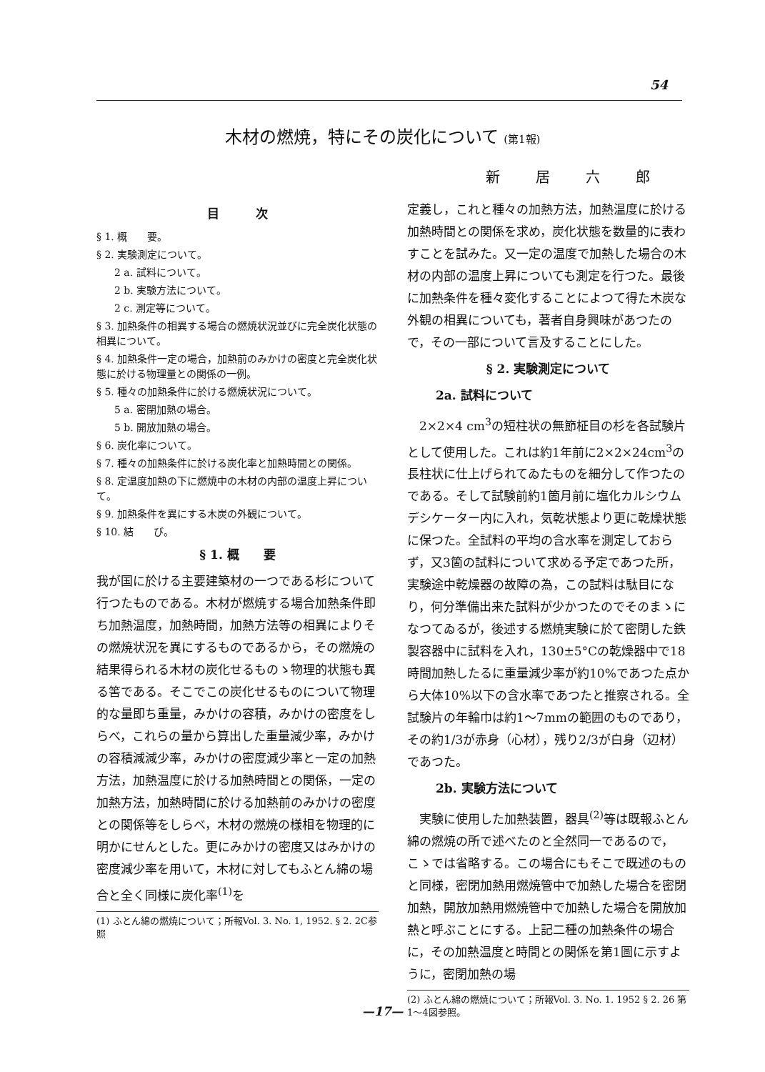54
木材の燃焼，特にその炭化について (第1報)
新居六郎
目　　　次
§ 1. 概　　要。
§ 2. 実験測定について。
2 a. 試料について。
2 b. 実験方法について。
2 c. 測定等について。
§ 3. 加熱条件の相異する場合の燃焼状況並びに完全炭化状態の相異について。
§ 4. 加熱条件一定の場合，加熱前のみかけの密度と完全炭化状態に於ける物理量との関係の一例。
§ 5. 種々の加熱条件に於ける燃焼状況について。
5 a. 密閉加熱の場合。
5 b. 開放加熱の場合。
§ 6. 炭化率について。
§ 7. 種々の加熱条件に於ける炭化率と加熱時間との関係。
§ 8. 定温度加熱の下に燃焼中の木材の内部の温度上昇について。
§ 9. 加熱条件を異にする木炭の外観について。
§ 10. 結　　び。
§ 1. 概　　要
我が国に於ける主要建築材の一つである杉について行つたものである。木材が燃焼する場合加熱条件即ち加熱温度，加熱時間，加熱方法等の相異によりその燃焼状況を異にするものであるから，その燃焼の結果得られる木材の炭化せるものゝ物理的状態も異る筈である。そこでこの炭化せるものについて物理的な量即ち重量，みかけの容積，みかけの密度をしらべ，これらの量から算出した重量減少率，みかけの容積減減少率，みかけの密度減少率と一定の加熱方法，加熱温度に於ける加熱時間との関係，一定の加熱方法，加熱時間に於ける加熱前のみかけの密度との関係等をしらべ，木材の燃焼の様相を物理的に明かにせんとした。更にみかけの密度又はみかけの密度減少率を用いて，木材に対してもふとん綿の場合と全く同様に炭化率<sup>(1)</sup>を
(1) ふとん綿の燃焼について；所報Vol. 3. No. 1, 1952. § 2. 2C参照
定義し，これと種々の加熱方法，加熱温度に於ける加熱時間との関係を求め，炭化状態を数量的に表わすことを試みた。又一定の温度で加熱した場合の木材の内部の温度上昇についても測定を行つた。最後に加熱条件を種々変化することによつて得た木炭な外観の相異についても，著者自身興味があつたので，その一部について言及することにした。
§ 2. 実験測定について
2a. 試料について
　2×2×4 cm<sup>3</sup>の短柱状の無節柾目の杉を各試験片として使用した。これは約1年前に2×2×24cm<sup>3</sup>の長柱状に仕上げられてゐたものを細分して作つたのである。そして試験前約1箇月前に塩化カルシウムデシケーター内に入れ，気乾状態より更に乾燥状態に保つた。全試料の平均の含水率を測定しておらず，又3箇の試料について求める予定であつた所，実験途中乾燥器の故障の為，この試料は駄目になり，何分準備出来た試料が少かつたのでそのまゝになつてゐるが，後述する燃焼実験に於て密閉した鉄製容器中に試料を入れ，130±5°Cの乾燥器中で18時間加熱したるに重量減少率が約10%であつた点から大体10%以下の含水率であつたと推察される。全試験片の年輪巾は約1～7mmの範囲のものであり，その約1/3が赤身（心材），残り2/3が白身（辺材）であつた。
2b. 実験方法について
　実験に使用した加熱装置，器具<sup>(2)</sup>等は既報ふとん綿の燃焼の所で述べたのと全然同一であるので，こゝでは省略する。この場合にもそこで既述のものと同様，密閉加熱用燃焼管中で加熱した場合を密閉加熱，開放加熱用燃焼管中で加熱した場合を開放加熱と呼ぶことにする。上記二種の加熱条件の場合に，その加熱温度と時間との関係を第1圖に示すように，密閉加熱の場
(2) ふとん綿の燃焼について；所報Vol. 3. No. 1. 1952 § 2. 26 第1～4図参照。
—17—